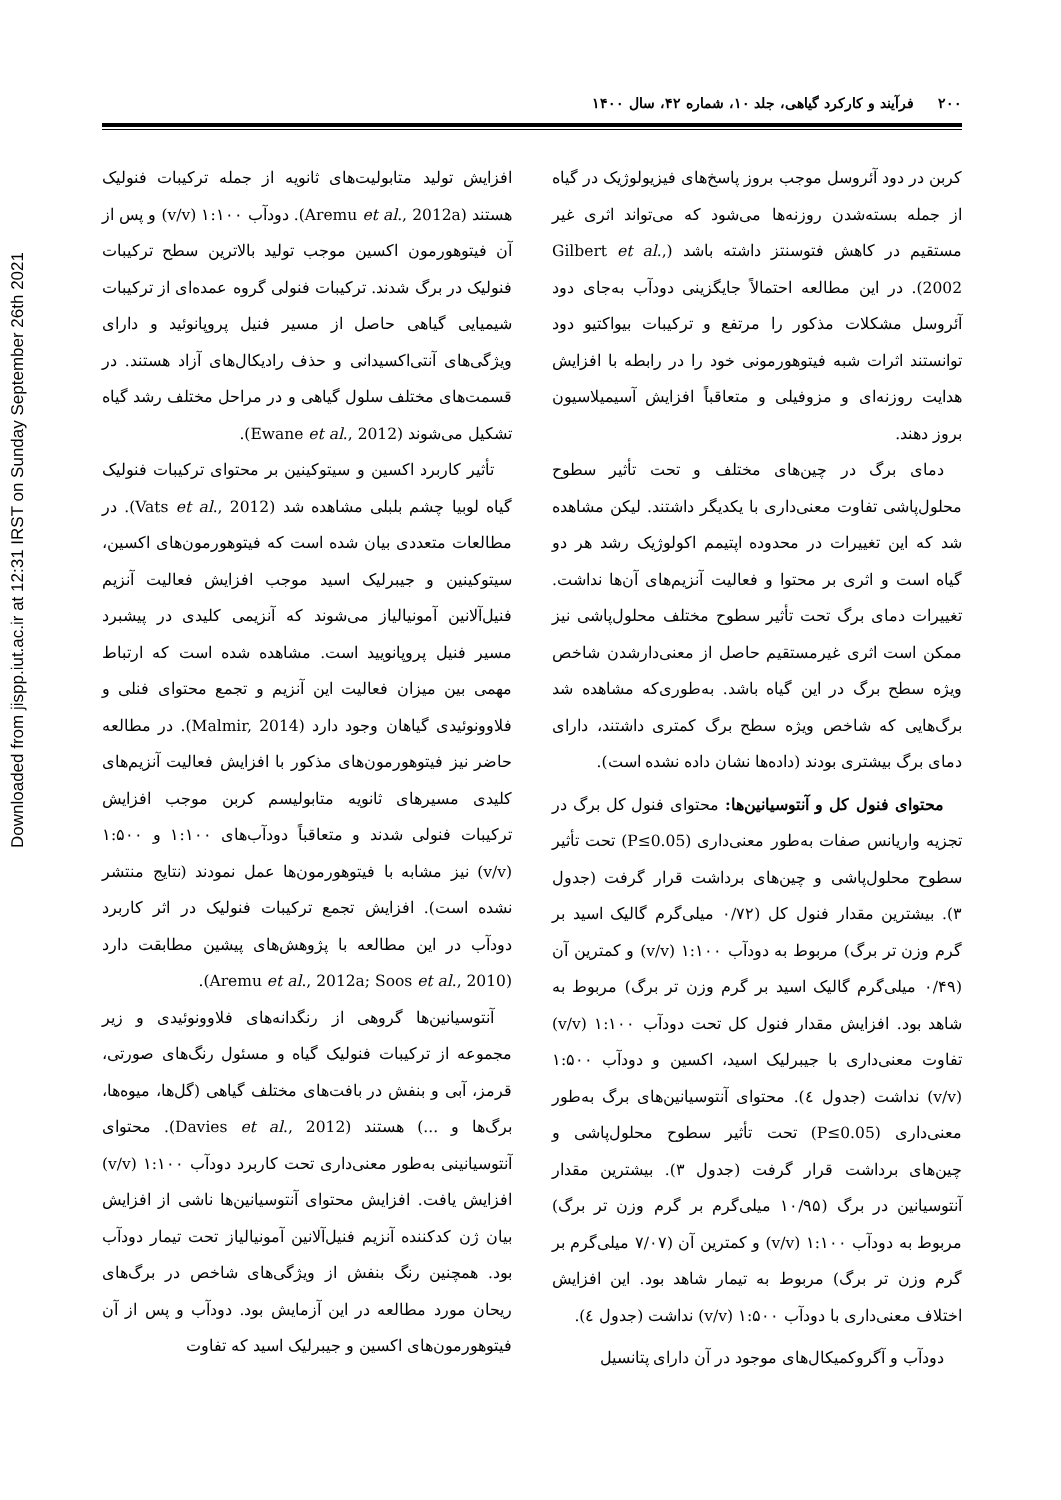Downloaded from jispp.iut.ac.ir at 12:31 IRST on Sunday September 26th 2021
۲۰۰فرآیند و کارکرد گیاهی، جلد ۱۰، شماره ۴۲، سال ۱۴۰۰
کربن در دود آئروسل موجب بروز پاسخ‌های فیزیولوژیک در گیاه از جمله بسته‌شدن روزنه‌ها می‌شود که می‌تواند اثری غیر مستقیم در کاهش فتوسنتز داشته باشد (Gilbert et al., 2002). در این مطالعه احتمالاً جایگزینی دودآب به‌جای دود آئروسل مشکلات مذکور را مرتفع و ترکیبات بیواکتیو دود توانستند اثرات شبه فیتوهورمونی خود را در رابطه با افزایش هدایت روزنه‌ای و مزوفیلی و متعاقباً افزایش آسیمیلاسیون بروز دهند.
دمای برگ در چین‌های مختلف و تحت تأثیر سطوح محلول‌پاشی تفاوت معنی‌داری با یکدیگر داشتند. لیکن مشاهده شد که این تغییرات در محدوده اپتیمم اکولوژیک رشد هر دو گیاه است و اثری بر محتوا و فعالیت آنزیم‌های آن‌ها نداشت. تغییرات دمای برگ تحت تأثیر سطوح مختلف محلول‌پاشی نیز ممکن است اثری غیرمستقیم حاصل از معنی‌دارشدن شاخص ویژه سطح برگ در این گیاه باشد. به‌طوری‌که مشاهده شد برگ‌هایی که شاخص ویژه سطح برگ کمتری داشتند، دارای دمای برگ بیشتری بودند (داده‌ها نشان داده نشده است).
محتوای فنول کل و آنتوسیانین‌ها: محتوای فنول کل برگ در تجزیه واریانس صفات به‌طور معنی‌داری (P≤0.05) تحت تأثیر سطوح محلول‌پاشی و چین‌های برداشت قرار گرفت (جدول ۳). بیشترین مقدار فنول کل (۰/۷۲ میلی‌گرم گالیک اسید بر گرم وزن تر برگ) مربوط به دودآب ۱:۱۰۰ (v/v) و کمترین آن (۰/۴۹ میلی‌گرم گالیک اسید بر گرم وزن تر برگ) مربوط به شاهد بود. افزایش مقدار فنول کل تحت دودآب ۱:۱۰۰ (v/v) تفاوت معنی‌داری با جیبرلیک اسید، اکسین و دودآب ۱:۵۰۰ (v/v) نداشت (جدول ٤). محتوای آنتوسیانین‌های برگ به‌طور معنی‌داری (P≤0.05) تحت تأثیر سطوح محلول‌پاشی و چین‌های برداشت قرار گرفت (جدول ۳). بیشترین مقدار آنتوسیانین در برگ (۱۰/۹۵ میلی‌گرم بر گرم وزن تر برگ) مربوط به دودآب ۱:۱۰۰ (v/v) و کمترین آن (۷/۰۷ میلی‌گرم بر گرم وزن تر برگ) مربوط به تیمار شاهد بود. این افزایش اختلاف معنی‌داری با دودآب ۱:۵۰۰ (v/v) نداشت (جدول ٤).
دودآب و آگروکمیکال‌های موجود در آن دارای پتانسیل
افزایش تولید متابولیت‌های ثانویه از جمله ترکیبات فنولیک هستند (Aremu et al., 2012a). دودآب ۱:۱۰۰ (v/v) و پس از آن فیتوهورمون اکسین موجب تولید بالاترین سطح ترکیبات فنولیک در برگ شدند. ترکیبات فنولی گروه عمده‌ای از ترکیبات شیمیایی گیاهی حاصل از مسیر فنیل پروپانوئید و دارای ویژگی‌های آنتی‌اکسیدانی و حذف رادیکال‌های آزاد هستند. در قسمت‌های مختلف سلول گیاهی و در مراحل مختلف رشد گیاه تشکیل می‌شوند (Ewane et al., 2012).
تأثیر کاربرد اکسین و سیتوکینین بر محتوای ترکیبات فنولیک گیاه لوبیا چشم بلبلی مشاهده شد (Vats et al., 2012). در مطالعات متعددی بیان شده است که فیتوهورمون‌های اکسین، سیتوکینین و جیبرلیک اسید موجب افزایش فعالیت آنزیم فنیل‌آلانین آمونیالیاز می‌شوند که آنزیمی کلیدی در پیشبرد مسیر فنیل پروپانویید است. مشاهده شده است که ارتباط مهمی بین میزان فعالیت این آنزیم و تجمع محتوای فنلی و فلاوونوئیدی گیاهان وجود دارد (Malmir, 2014). در مطالعه حاضر نیز فیتوهورمون‌های مذکور با افزایش فعالیت آنزیم‌های کلیدی مسیرهای ثانویه متابولیسم کربن موجب افزایش ترکیبات فنولی شدند و متعاقباً دودآب‌های ۱:۱۰۰ و ۱:۵۰۰ (v/v) نیز مشابه با فیتوهورمون‌ها عمل نمودند (نتایج منتشر نشده است). افزایش تجمع ترکیبات فنولیک در اثر کاربرد دودآب در این مطالعه با پژوهش‌های پیشین مطابقت دارد (Aremu et al., 2012a; Soos et al., 2010).
آنتوسیانین‌ها گروهی از رنگدانه‌های فلاوونوئیدی و زیر مجموعه از ترکیبات فنولیک گیاه و مسئول رنگ‌های صورتی، قرمز، آبی و بنفش در بافت‌های مختلف گیاهی (گل‌ها، میوه‌ها، برگ‌ها و ...) هستند (Davies et al., 2012). محتوای آنتوسیانینی به‌طور معنی‌داری تحت کاربرد دودآب ۱:۱۰۰ (v/v) افزایش یافت. افزایش محتوای آنتوسیانین‌ها ناشی از افزایش بیان ژن کدکننده آنزیم فنیل‌آلانین آمونیالیاز تحت تیمار دودآب بود. همچنین رنگ بنفش از ویژگی‌های شاخص در برگ‌های ریحان مورد مطالعه در این آزمایش بود. دودآب و پس از آن فیتوهورمون‌های اکسین و جیبرلیک اسید که تفاوت